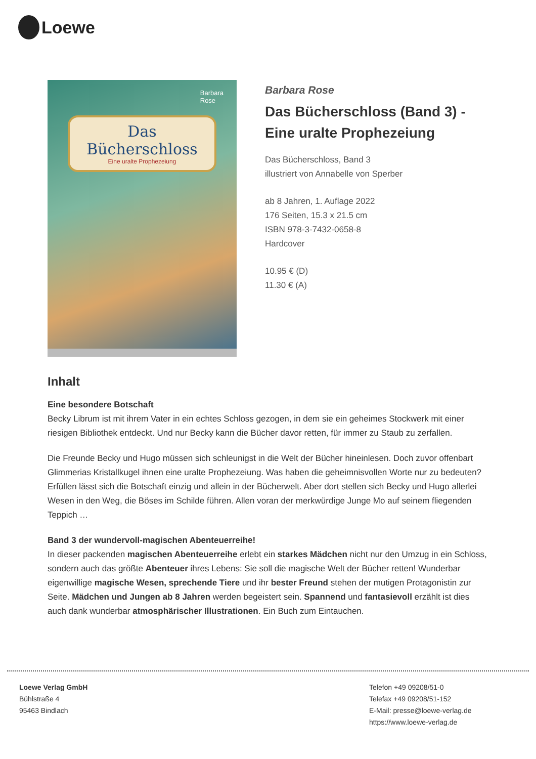Loewe
Barbara
Rose
Das
Bücherschloss
Eine uralte Prophezeiung
Barbara Rose
Das Bücherschloss (Band 3) - Eine uralte Prophezeiung
Das Bücherschloss, Band 3
illustriert von Annabelle von Sperber
ab 8 Jahren, 1. Auflage 2022
176 Seiten, 15.3 x 21.5 cm
ISBN 978-3-7432-0658-8
Hardcover
10.95 € (D)
11.30 € (A)
Inhalt
Eine besondere Botschaft
Becky Librum ist mit ihrem Vater in ein echtes Schloss gezogen, in dem sie ein geheimes Stockwerk mit einer riesigen Bibliothek entdeckt. Und nur Becky kann die Bücher davor retten, für immer zu Staub zu zerfallen.
Die Freunde Becky und Hugo müssen sich schleunigst in die Welt der Bücher hineinlesen. Doch zuvor offenbart Glimmerias Kristallkugel ihnen eine uralte Prophezeiung. Was haben die geheimnisvollen Worte nur zu bedeuten? Erfüllen lässt sich die Botschaft einzig und allein in der Bücherwelt. Aber dort stellen sich Becky und Hugo allerlei Wesen in den Weg, die Böses im Schilde führen. Allen voran der merkwürdige Junge Mo auf seinem fliegenden Teppich …
Band 3 der wundervoll-magischen Abenteuerreihe!
In dieser packenden magischen Abenteuerreihe erlebt ein starkes Mädchen nicht nur den Umzug in ein Schloss, sondern auch das größte Abenteuer ihres Lebens: Sie soll die magische Welt der Bücher retten! Wunderbar eigenwillige magische Wesen, sprechende Tiere und ihr bester Freund stehen der mutigen Protagonistin zur Seite. Mädchen und Jungen ab 8 Jahren werden begeistert sein. Spannend und fantasievoll erzählt ist dies auch dank wunderbar atmosphärischer Illustrationen. Ein Buch zum Eintauchen.
Loewe Verlag GmbH
Bühlstraße 4
95463 Bindlach
Telefon +49 09208/51-0
Telefax +49 09208/51-152
E-Mail: presse@loewe-verlag.de
https://www.loewe-verlag.de